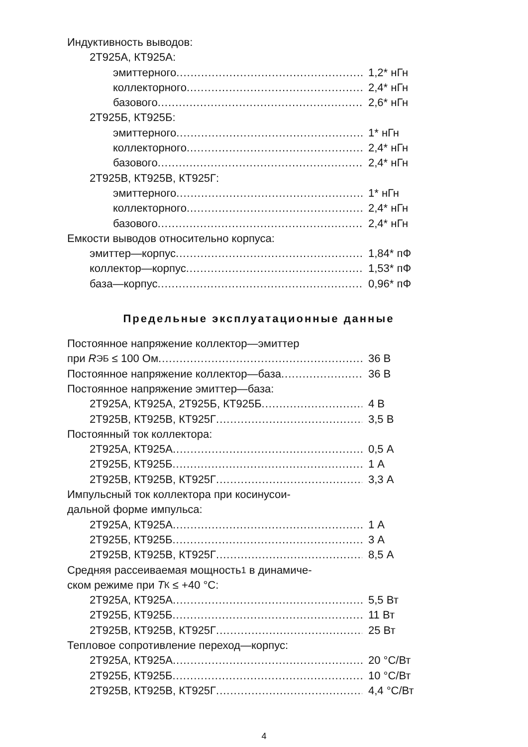Индуктивность выводов:
2Т925А, КТ925А:
эмиттерного 1,2* нГн
коллекторного 2,4* нГн
базового 2,6* нГн
2Т925Б, КТ925Б:
эмиттерного 1* нГн
коллекторного 2,4* нГн
базового 2,4* нГн
2Т925В, КТ925В, КТ925Г:
эмиттерного 1* нГн
коллекторного 2,4* нГн
базового 2,4* нГн
Емкости выводов относительно корпуса:
эмиттер—корпус 1,84* пФ
коллектор—корпус 1,53* пФ
база—корпус 0,96* пФ
Предельные эксплуатационные данные
Постоянное напряжение коллектор—эмиттер
при R<sub>ЭБ</sub> ≤ 100 Ом 36 В
Постоянное напряжение коллектор—база 36 В
Постоянное напряжение эмиттер—база:
2Т925А, КТ925А, 2Т925Б, КТ925Б 4 В
2Т925В, КТ925В, КТ925Г 3,5 В
Постоянный ток коллектора:
2Т925А, КТ925А 0,5 А
2Т925Б, КТ925Б 1 А
2Т925В, КТ925В, КТ925Г 3,3 А
Импульсный ток коллектора при косинусои-
дальной форме импульса:
2Т925А, КТ925А 1 А
2Т925Б, КТ925Б 3 А
2Т925В, КТ925В, КТ925Г 8,5 А
Средняя рассеиваемая мощность<sup>1</sup> в динамиче-
ском режиме при T<sub>К</sub> ≤ +40 °С:
2Т925А, КТ925А 5,5 Вт
2Т925Б, КТ925Б 11 Вт
2Т925В, КТ925В, КТ925Г 25 Вт
Тепловое сопротивление переход—корпус:
2Т925А, КТ925А 20 °С/Вт
2Т925Б, КТ925Б 10 °С/Вт
2Т925В, КТ925В, КТ925Г 4,4 °С/Вт
4